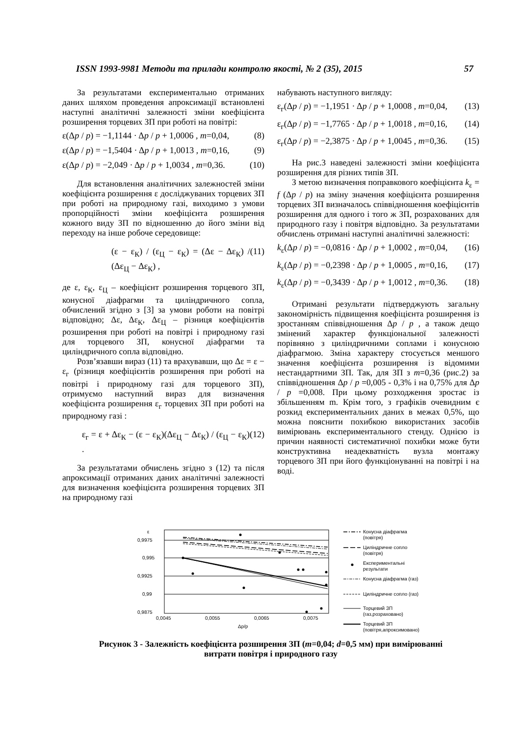ISSN 1993-9981 Методи та прилади контролю якості, № 2 (35), 2015 57
За результатами експериментально отриманих даних шляхом проведення апроксимації встановлені наступні аналітичні залежності зміни коефіцієнта розширення торцевих ЗП при роботі на повітрі:
ε(Δp / p) = −1,1144 · Δp / p + 1,0006 , m=0,04, (8)
ε(Δp / p) = −1,5404 · Δp / p + 1,0013 , m=0,16, (9)
ε(Δp / p) = −2,049 · Δp / p + 1,0034 , m=0,36. (10)
Для встановлення аналітичних залежностей зміни коефіцієнта розширення ε досліджуваних торцевих ЗП при роботі на природному газі, виходимо з умови пропорційності зміни коефіцієнта розширення кожного виду ЗП по відношенню до його зміни від переходу на інше робоче середовище:
(ε − ε<sub>К</sub>) / (ε<sub>Ц</sub> − ε<sub>К</sub>) = (Δε − Δε<sub>К</sub>) / (Δε<sub>Ц</sub> − Δε<sub>К</sub>) , (11)
де ε, ε<sub>К</sub>, ε<sub>Ц</sub> – коефіцієнт розширення торцевого ЗП, конусної діафрагми та циліндричного сопла, обчислений згідно з [3] за умови роботи на повітрі відповідно; Δε, Δε<sub>К</sub>, Δε<sub>Ц</sub> – різниця коефіцієнтів розширення при роботі на повітрі і природному газі для торцевого ЗП, конусної діафрагми та циліндричного сопла відповідно.
Розв’язавши вираз (11) та врахувавши, що Δε = ε − ε<sub>г</sub> (різниця коефіцієнтів розширення при роботі на повітрі і природному газі для торцевого ЗП), отримуємо наступний вираз для визначення коефіцієнта розширення ε<sub>г</sub> торцевих ЗП при роботі на природному газі :
ε<sub>г</sub> = ε + Δε<sub>К</sub> − (ε − ε<sub>К</sub>)(Δε<sub>Ц</sub> − Δε<sub>К</sub>) / (ε<sub>Ц</sub> − ε<sub>К</sub>) . (12)
За результатами обчислень згідно з (12) та після апроксимації отриманих даних аналітичні залежності для визначення коефіцієнта розширення торцевих ЗП на природному газі
набувають наступного вигляду:
ε<sub>г</sub>(Δp / p) = −1,1951 · Δp / p + 1,0008 , m=0,04, (13)
ε<sub>г</sub>(Δp / p) = −1,7765 · Δp / p + 1,0018 , m=0,16, (14)
ε<sub>г</sub>(Δp / p) = −2,3875 · Δp / p + 1,0045 , m=0,36. (15)
На рис.3 наведені залежності зміни коефіцієнта розширення для різних типів ЗП.
З метою визначення поправкового коефіцієнта k<sub>ε</sub> = f (Δp / p) на зміну значення коефіцієнта розширення торцевих ЗП визначалось співвідношення коефіцієнтів розширення для одного і того ж ЗП, розрахованих для природного газу і повітря відповідно. За результатами обчислень отримані наступні аналітичні залежності:
k<sub>ε</sub>(Δp / p) = −0,0816 · Δp / p + 1,0002 , m=0,04, (16)
k<sub>ε</sub>(Δp / p) = −0,2398 · Δp / p + 1,0005 , m=0,16, (17)
k<sub>ε</sub>(Δp / p) = −0,3439 · Δp / p + 1,0012 , m=0,36. (18)
Отримані результати підтверджують загальну закономірність підвищення коефіцієнта розширення із зростанням співвідношення Δp / p , а також дещо змінений характер функціональної залежності порівняно з циліндричними соплами і конусною діафрагмою. Зміна характеру стосується меншого значення коефіцієнта розширення із відомими нестандартними ЗП. Так, для ЗП з m=0,36 (рис.2) за співвідношення Δp / p =0,005 - 0,3% і на 0,75% для Δp / p =0,008. При цьому розходження зростає із збільшенням m. Крім того, з графіків очевидним є розкид експериментальних даних в межах 0,5%, що можна пояснити похибкою використаних засобів вимірювань експериментального стенду. Однією із причин наявності систематичної похибки може бути конструктивна неадекватність вузла монтажу торцевого ЗП при його функціонуванні на повітрі і на воді.
ε
0,9975
0,995
0,9925
0,99
0,9875
0,0045
0,0055
0,0065
0,0075
Δp/p
Конусна діафрагма
(повітря)
Циліндричне сопло
(повітря)
Експериментальні
результати
Конусна діафрагма (газ)
Циліндричне сопло (газ)
Торцевий ЗП
(газ,розраховано)
Торцевий ЗП
(повітря,апроксимовано)
Рисунок 3 - Залежність коефіцієнта розширення ЗП (m=0,04; d=0,5 мм) при вимірюванні
витрати повітря і природного газу